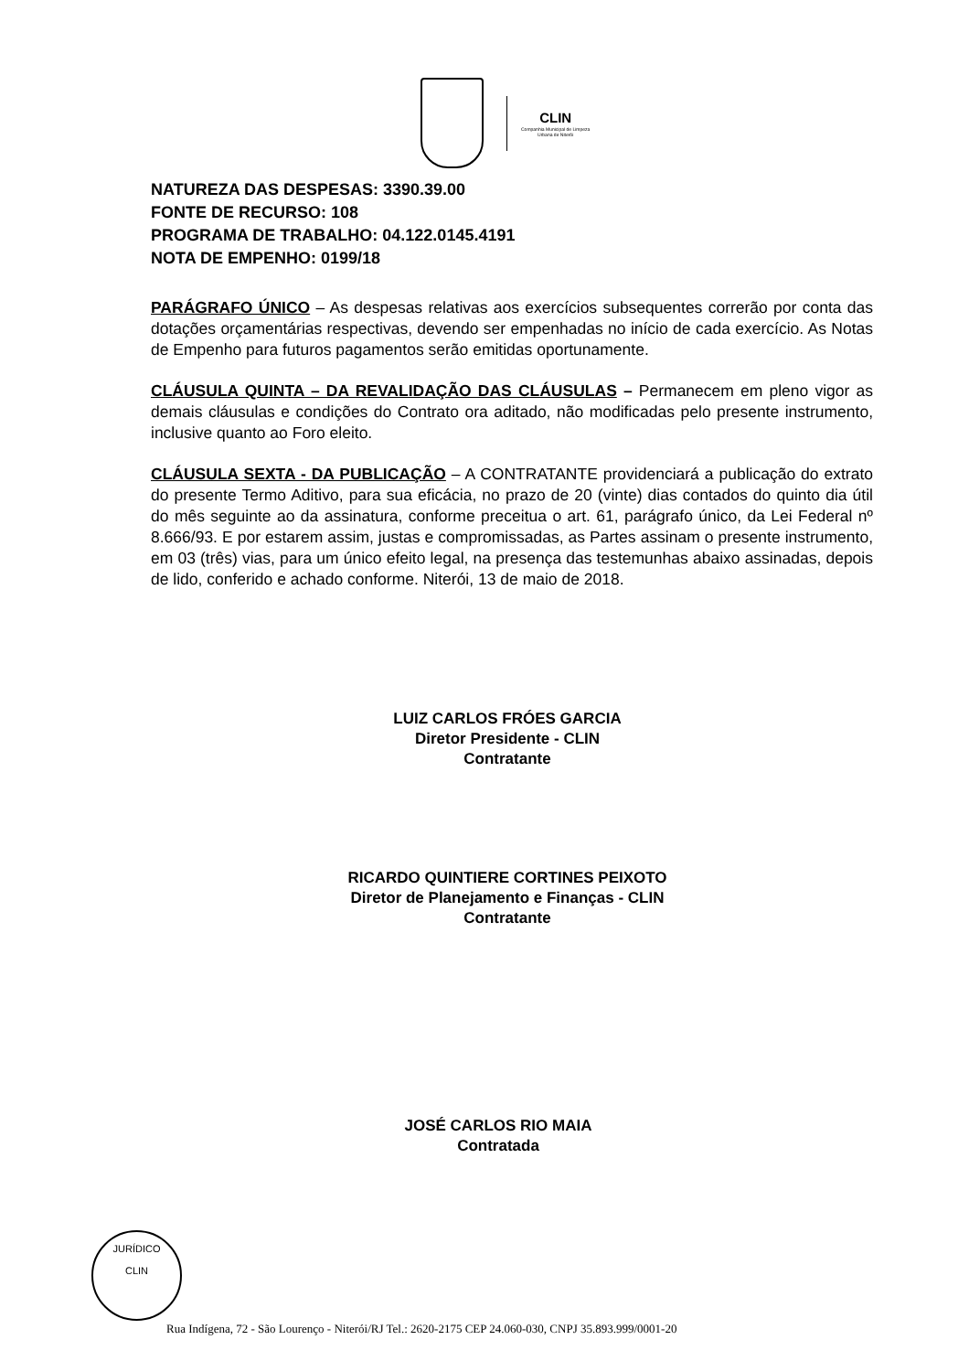CLIN
Companhia Municipal de Limpeza
Urbana de Niterói
NATUREZA DAS DESPESAS: 3390.39.00
FONTE DE RECURSO: 108
PROGRAMA DE TRABALHO: 04.122.0145.4191
NOTA DE EMPENHO: 0199/18
PARÁGRAFO ÚNICO – As despesas relativas aos exercícios subsequentes correrão por conta das dotações orçamentárias respectivas, devendo ser empenhadas no início de cada exercício. As Notas de Empenho para futuros pagamentos serão emitidas oportunamente.
CLÁUSULA QUINTA – DA REVALIDAÇÃO DAS CLÁUSULAS – Permanecem em pleno vigor as demais cláusulas e condições do Contrato ora aditado, não modificadas pelo presente instrumento, inclusive quanto ao Foro eleito.
CLÁUSULA SEXTA - DA PUBLICAÇÃO – A CONTRATANTE providenciará a publicação do extrato do presente Termo Aditivo, para sua eficácia, no prazo de 20 (vinte) dias contados do quinto dia útil do mês seguinte ao da assinatura, conforme preceitua o art. 61, parágrafo único, da Lei Federal nº 8.666/93. E por estarem assim, justas e compromissadas, as Partes assinam o presente instrumento, em 03 (três) vias, para um único efeito legal, na presença das testemunhas abaixo assinadas, depois de lido, conferido e achado conforme. Niterói, 13 de maio de 2018.
LUIZ CARLOS FRÓES GARCIA
Diretor Presidente - CLIN
Contratante
RICARDO QUINTIERE CORTINES PEIXOTO
Diretor de Planejamento e Finanças - CLIN
Contratante
JOSÉ CARLOS RIO MAIA
Contratada
JURÍDICO
CLIN
Rua Indígena, 72 - São Lourenço - Niterói/RJ Tel.: 2620-2175 CEP 24.060-030, CNPJ 35.893.999/0001-20